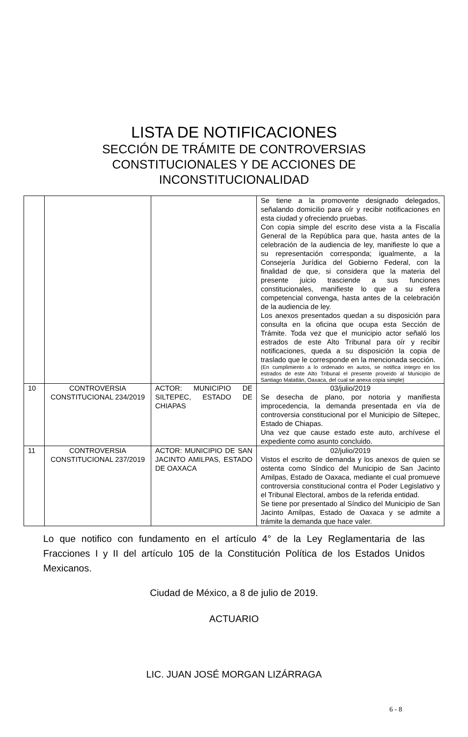LISTA DE NOTIFICACIONES
SECCIÓN DE TRÁMITE DE CONTROVERSIAS
CONSTITUCIONALES Y DE ACCIONES DE
INCONSTITUCIONALIDAD
| | | | Se tiene a la promovente designado delegados, señalando domicilio para oír y recibir notificaciones en esta ciudad y ofreciendo pruebas. Con copia simple del escrito dese vista a la Fiscalía General de la República para que, hasta antes de la celebración de la audiencia de ley, manifieste lo que a su representación corresponda; igualmente, a la Consejería Jurídica del Gobierno Federal, con la finalidad de que, si considera que la materia del presente juicio trasciende a sus funciones constitucionales, manifieste lo que a su esfera competencial convenga, hasta antes de la celebración de la audiencia de ley. Los anexos presentados quedan a su disposición para consulta en la oficina que ocupa esta Sección de Trámite. Toda vez que el municipio actor señaló los estrados de este Alto Tribunal para oír y recibir notificaciones, queda a su disposición la copia de traslado que le corresponde en la mencionada sección. (En cumplimiento a lo ordenado en autos, se notifica íntegro en los estrados de este Alto Tribunal el presente proveído al Municipio de Santiago Matatlán, Oaxaca, del cual se anexa copia simple) |
| 10 | CONTROVERSIA CONSTITUCIONAL 234/2019 | ACTOR: MUNICIPIO DE SILTEPEC, ESTADO DE CHIAPAS | 03/julio/2019 Se desecha de plano, por notoria y manifiesta improcedencia, la demanda presentada en vía de controversia constitucional por el Municipio de Siltepec, Estado de Chiapas. Una vez que cause estado este auto, archívese el expediente como asunto concluido. |
| 11 | CONTROVERSIA CONSTITUCIONAL 237/2019 | ACTOR: MUNICIPIO DE SAN JACINTO AMILPAS, ESTADO DE OAXACA | 02/julio/2019 Vistos el escrito de demanda y los anexos de quien se ostenta como Síndico del Municipio de San Jacinto Amilpas, Estado de Oaxaca, mediante el cual promueve controversia constitucional contra el Poder Legislativo y el Tribunal Electoral, ambos de la referida entidad. Se tiene por presentado al Síndico del Municipio de San Jacinto Amilpas, Estado de Oaxaca y se admite a trámite la demanda que hace valer. |
Lo que notifico con fundamento en el artículo 4° de la Ley Reglamentaria de las Fracciones I y II del artículo 105 de la Constitución Política de los Estados Unidos Mexicanos.
Ciudad de México, a 8 de julio de 2019.
ACTUARIO
LIC. JUAN JOSÉ MORGAN LIZÁRRAGA
6 - 8